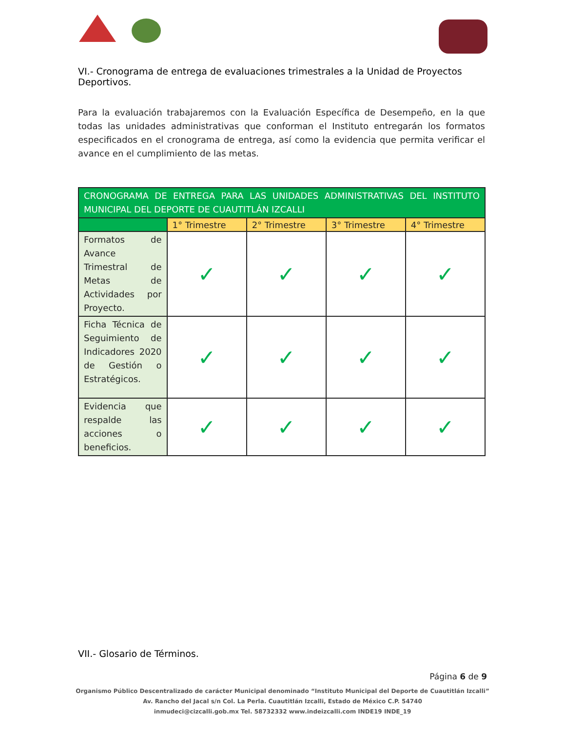VI.- Cronograma de entrega de evaluaciones trimestrales a la Unidad de Proyectos Deportivos.
Para la evaluación trabajaremos con la Evaluación Específica de Desempeño, en la que todas las unidades administrativas que conforman el Instituto entregarán los formatos especificados en el cronograma de entrega, así como la evidencia que permita verificar el avance en el cumplimiento de las metas.
| CRONOGRAMA DE ENTREGA PARA LAS UNIDADES ADMINISTRATIVAS DEL INSTITUTO MUNICIPAL DEL DEPORTE DE CUAUTITLÁN IZCALLI | | | | |
| --- | --- | --- | --- | --- |
| | 1° Trimestre | 2° Trimestre | 3° Trimestre | 4° Trimestre |
| Formatos de Avance Trimestral de Metas de Actividades por Proyecto. | ✓ | ✓ | ✓ | ✓ |
| Ficha Técnica de Seguimiento de Indicadores 2020 de Gestión o Estratégicos. | ✓ | ✓ | ✓ | ✓ |
| Evidencia que respalde las acciones o beneficios. | ✓ | ✓ | ✓ | ✓ |
VII.- Glosario de Términos.
Página 6 de 9
Organismo Público Descentralizado de carácter Municipal denominado “Instituto Municipal del Deporte de Cuautitlán Izcalli”
Av. Rancho del Jacal s/n Col. La Perla. Cuautitlán Izcalli, Estado de México C.P. 54740
inmudeci@cizcalli.gob.mx Tel. 58732332 www.indeizcalli.com INDE19 INDE_19